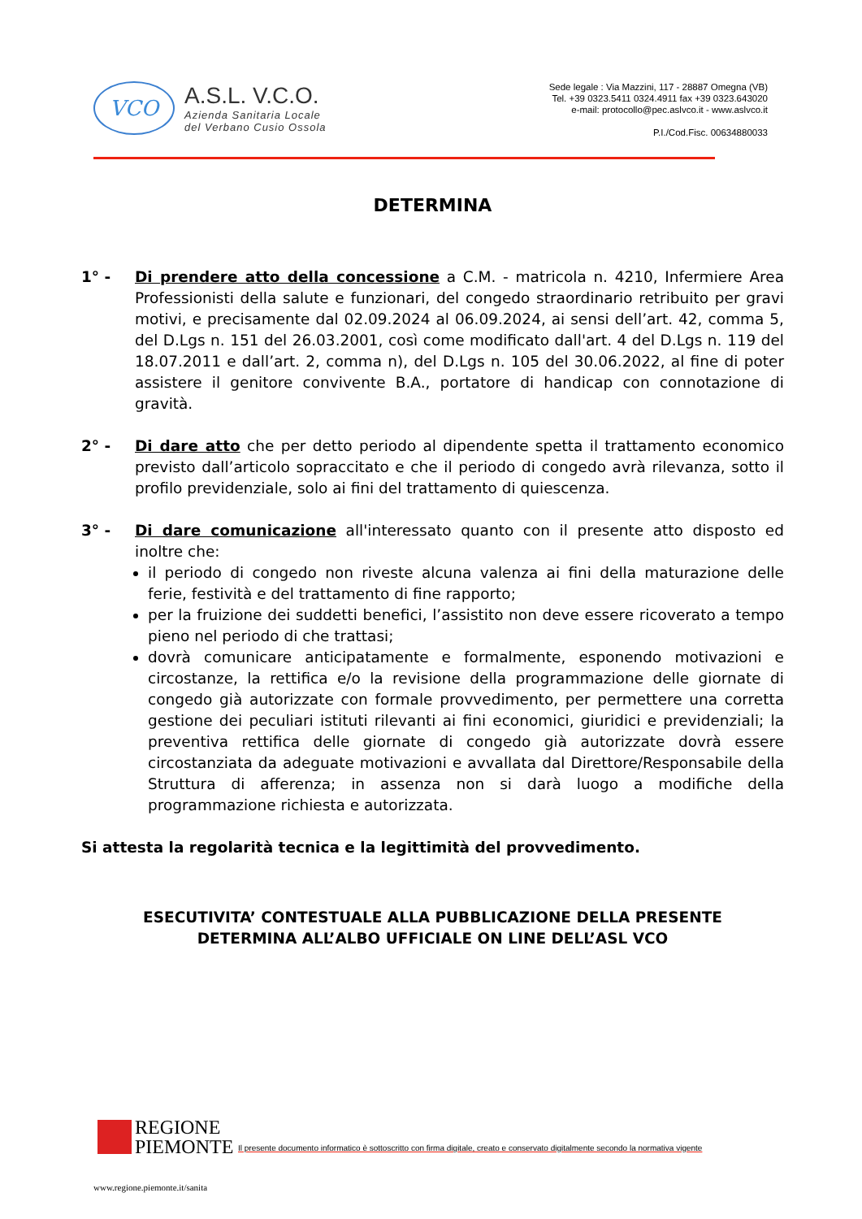VCO
A.S.L. V.C.O.
Azienda Sanitaria Locale
del Verbano Cusio Ossola
Sede legale : Via Mazzini, 117 - 28887 Omegna (VB)
Tel. +39 0323.5411 0324.4911 fax +39 0323.643020
e-mail: protocollo@pec.aslvco.it - www.aslvco.it
P.I./Cod.Fisc. 00634880033
DETERMINA
1° - Di prendere atto della concessione a C.M. - matricola n. 4210, Infermiere Area Professionisti della salute e funzionari, del congedo straordinario retribuito per gravi motivi, e precisamente dal 02.09.2024 al 06.09.2024, ai sensi dell’art. 42, comma 5, del D.Lgs n. 151 del 26.03.2001, così come modificato dall'art. 4 del D.Lgs n. 119 del 18.07.2011 e dall’art. 2, comma n), del D.Lgs n. 105 del 30.06.2022, al fine di poter assistere il genitore convivente B.A., portatore di handicap con connotazione di gravità.
2° - Di dare atto che per detto periodo al dipendente spetta il trattamento economico previsto dall’articolo sopraccitato e che il periodo di congedo avrà rilevanza, sotto il profilo previdenziale, solo ai fini del trattamento di quiescenza.
3° - Di dare comunicazione all'interessato quanto con il presente atto disposto ed inoltre che:
il periodo di congedo non riveste alcuna valenza ai fini della maturazione delle ferie, festività e del trattamento di fine rapporto;
per la fruizione dei suddetti benefici, l’assistito non deve essere ricoverato a tempo pieno nel periodo di che trattasi;
dovrà comunicare anticipatamente e formalmente, esponendo motivazioni e circostanze, la rettifica e/o la revisione della programmazione delle giornate di congedo già autorizzate con formale provvedimento, per permettere una corretta gestione dei peculiari istituti rilevanti ai fini economici, giuridici e previdenziali; la preventiva rettifica delle giornate di congedo già autorizzate dovrà essere circostanziata da adeguate motivazioni e avvallata dal Direttore/Responsabile della Struttura di afferenza; in assenza non si darà luogo a modifiche della programmazione richiesta e autorizzata.
Si attesta la regolarità tecnica e la legittimità del provvedimento.
ESECUTIVITA’ CONTESTUALE ALLA PUBBLICAZIONE DELLA PRESENTE
DETERMINA ALL’ALBO UFFICIALE ON LINE DELL’ASL VCO
REGIONE
PIEMONTE
Il presente documento informatico è sottoscritto con firma digitale, creato e conservato digitalmente secondo la normativa vigente
www.regione.piemonte.it/sanita